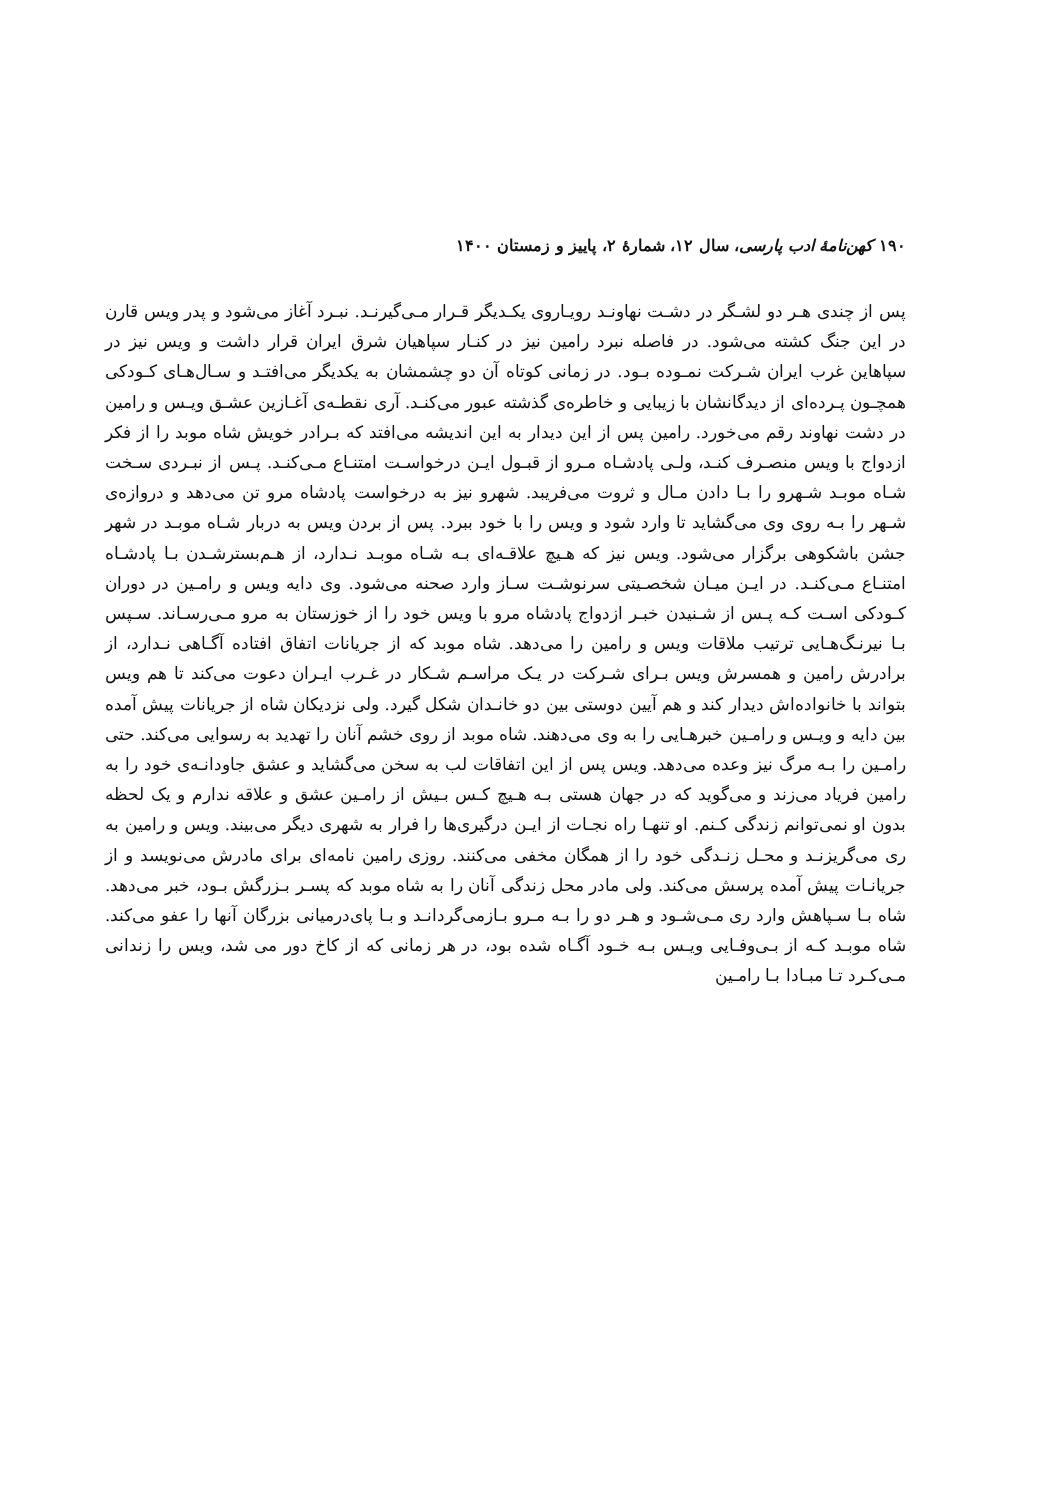۱۹۰ کهن‌نامهٔ ادب پارسی، سال ۱۲، شمارهٔ ۲، پاییز و زمستان ۱۴۰۰
پس از چندی هـر دو لشـگر در دشـت نهاونـد رویـاروی یکـدیگر قـرار مـی‌گیرنـد. نبـرد آغاز می‌شود و پدر ویس قارن در این جنگ کشته می‌شود. در فاصله نبرد رامین نیز در کنـار سپاهیان شرق ایران قرار داشت و ویس نیز در سپاهاین غرب ایران شـرکت نمـوده بـود. در زمانی کوتاه آن دو چشمشان به یکدیگر می‌افتـد و سـال‌هـای کـودکی همچـون پـرده‌ای از دیدگانشان با زیبایی و خاطره‌ی گذشته عبور می‌کنـد. آری نقطـه‌ی آغـازین عشـق ویـس و رامین در دشت نهاوند رقم می‌خورد. رامین پس از این دیدار به این اندیشه می‌افتد که بـرادر خویش شاه موبد را از فکر ازدواج با ویس منصـرف کنـد، ولـی پادشـاه مـرو از قبـول ایـن درخواسـت امتنـاع مـی‌کنـد. پـس از نبـردی سـخت شـاه موبـد شـهرو را بـا دادن مـال و ثروت می‌فریبد. شهرو نیز به درخواست پادشاه مرو تن می‌دهد و دروازه‌ی شـهر را بـه روی وی می‌گشاید تا وارد شود و ویس را با خود ببرد. پس از بردن ویس به دربار شـاه موبـد در شهر جشن باشکوهی برگزار می‌شود. ویس نیز که هـیچ علاقـه‌ای بـه شـاه موبـد نـدارد، از هـم‌بسترشـدن بـا پادشـاه امتنـاع مـی‌کنـد. در ایـن میـان شخصـیتی سرنوشـت سـاز وارد صحنه می‌شود. وی دایه ویس و رامـین در دوران کـودکی اسـت کـه پـس از شـنیدن خبـر ازدواج پادشاه مرو با ویس خود را از خوزستان به مرو مـی‌رسـاند. سـپس بـا نیرنـگ‌هـایی ترتیب ملاقات ویس و رامین را می‌دهد. شاه موبد که از جریانات اتفاق افتاده آگـاهی نـدارد، از برادرش رامین و همسرش ویس بـرای شـرکت در یـک مراسـم شـکار در غـرب ایـران دعوت می‌کند تا هم ویس بتواند با خانواده‌اش دیدار کند و هم آیین دوستی بین دو خانـدان شکل گیرد. ولی نزدیکان شاه از جریانات پیش آمده بین دایه و ویـس و رامـین خبرهـایی را به وی می‌دهند. شاه موبد از روی خشم آنان را تهدید به رسوایی می‌کند. حتی رامـین را بـه مرگ نیز وعده می‌دهد. ویس پس از این اتفاقات لب به سخن می‌گشاید و عشق جاودانـه‌ی خود را به رامین فریاد می‌زند و می‌گوید که در جهان هستی بـه هـیچ کـس بـیش از رامـین عشق و علاقه ندارم و یک لحظه بدون او نمی‌توانم زندگی کـنم. او تنهـا راه نجـات از ایـن درگیری‌ها را فرار به شهری دیگر می‌بیند. ویس و رامین به ری می‌گریزنـد و محـل زنـدگی خود را از همگان مخفی می‌کنند. روزی رامین نامه‌ای برای مادرش می‌نویسد و از جریانـات پیش آمده پرسش می‌کند. ولی مادر محل زندگی آنان را به شاه موبد که پسـر بـزرگش بـود، خبر می‌دهد. شاه بـا سـپاهش وارد ری مـی‌شـود و هـر دو را بـه مـرو بـازمی‌گردانـد و بـا پای‌درمیانی بزرگان آنها را عفو می‌کند. شاه موبـد کـه از بـی‌وفـایی ویـس بـه خـود آگـاه شده بود، در هر زمانی که از کاخ دور می شد، ویس را زندانی مـی‌کـرد تـا مبـادا بـا رامـین